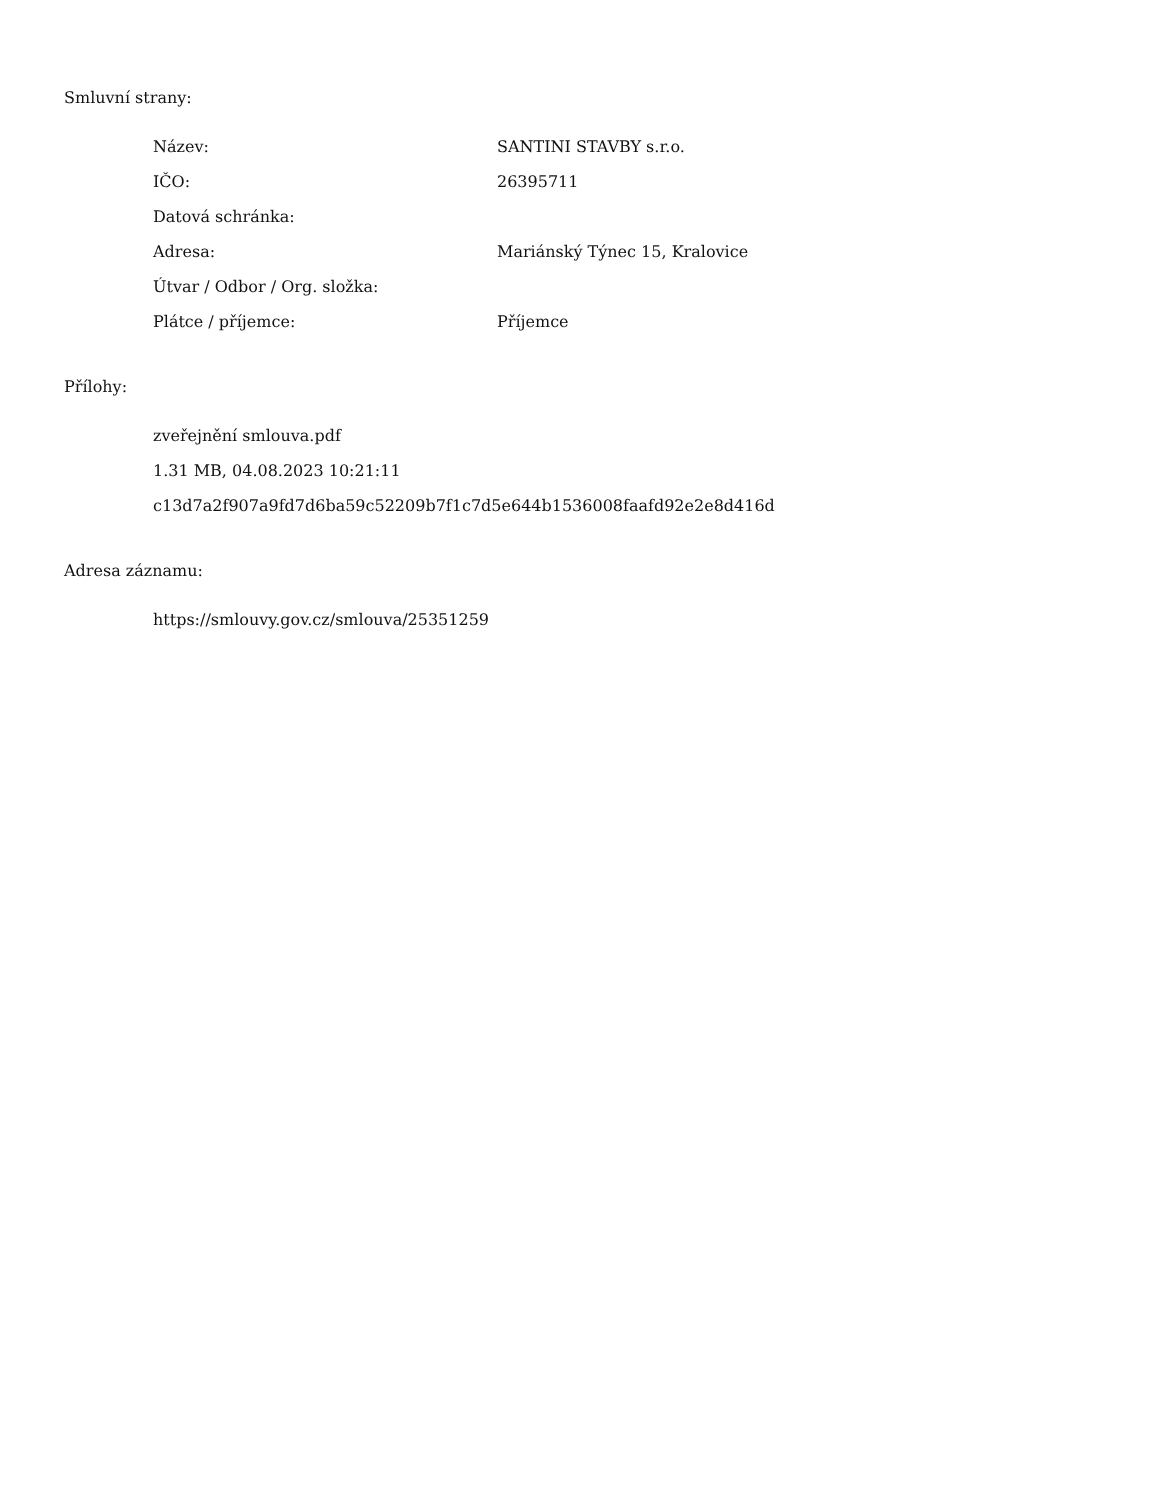Smluvní strany:
| Název: | SANTINI STAVBY s.r.o. |
| IČO: | 26395711 |
| Datová schránka: | |
| Adresa: | Mariánský Týnec 15, Kralovice |
| Útvar / Odbor / Org. složka: | |
| Plátce / příjemce: | Příjemce |
Přílohy:
zveřejnění smlouva.pdf
1.31 MB, 04.08.2023 10:21:11
c13d7a2f907a9fd7d6ba59c52209b7f1c7d5e644b1536008faafd92e2e8d416d
Adresa záznamu:
https://smlouvy.gov.cz/smlouva/25351259